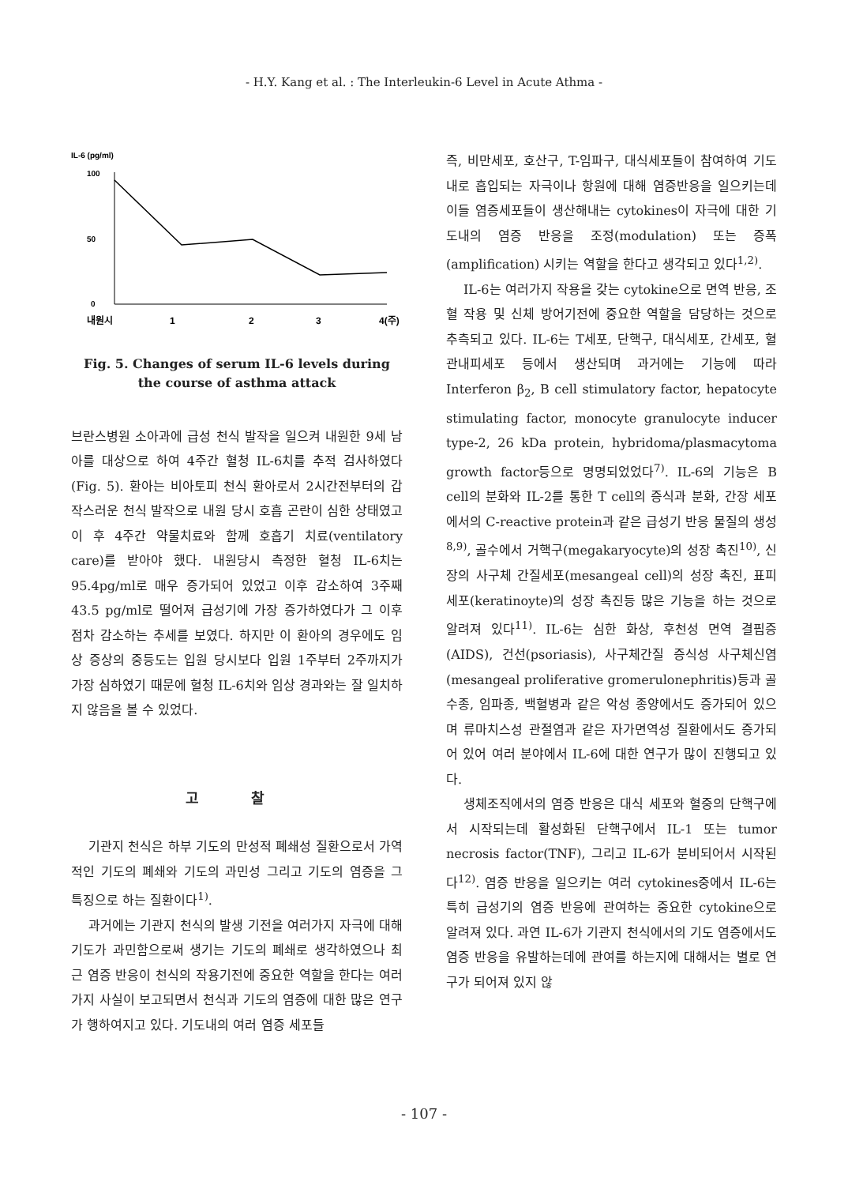- H.Y. Kang et al. : The Interleukin-6 Level in Acute Athma -
IL-6 (pg/ml)
100
0
50
내원시
1
2
3
4(주)
Fig. 5. Changes of serum IL-6 levels during
the course of asthma attack
브란스병원 소아과에 급성 천식 발작을 일으켜 내원한 9세 남아를 대상으로 하여 4주간 혈청 IL-6치를 추적 검사하였다(Fig. 5). 환아는 비아토피 천식 환아로서 2시간전부터의 갑작스러운 천식 발작으로 내원 당시 호흡 곤란이 심한 상태였고 이 후 4주간 약물치료와 함께 호흡기 치료(ventilatory care)를 받아야 했다. 내원당시 측정한 혈청 IL-6치는 95.4pg/ml로 매우 증가되어 있었고 이후 감소하여 3주째 43.5 pg/ml로 떨어져 급성기에 가장 증가하였다가 그 이후 점차 감소하는 추세를 보였다. 하지만 이 환아의 경우에도 임상 증상의 중등도는 입원 당시보다 입원 1주부터 2주까지가 가장 심하였기 때문에 혈청 IL-6치와 임상 경과와는 잘 일치하지 않음을 볼 수 있었다.
고 찰
기관지 천식은 하부 기도의 만성적 폐쇄성 질환으로서 가역적인 기도의 폐쇄와 기도의 과민성 그리고 기도의 염증을 그 특징으로 하는 질환이다<sup>1)</sup>.
과거에는 기관지 천식의 발생 기전을 여러가지 자극에 대해 기도가 과민함으로써 생기는 기도의 폐쇄로 생각하였으나 최근 염증 반응이 천식의 작용기전에 중요한 역할을 한다는 여러가지 사실이 보고되면서 천식과 기도의 염증에 대한 많은 연구가 행하여지고 있다. 기도내의 여러 염증 세포들
즉, 비만세포, 호산구, T-임파구, 대식세포들이 참여하여 기도내로 흡입되는 자극이나 항원에 대해 염증반응을 일으키는데 이들 염증세포들이 생산해내는 cytokines이 자극에 대한 기도내의 염증 반응을 조정(modulation) 또는 증폭(amplification) 시키는 역할을 한다고 생각되고 있다<sup>1,2)</sup>.
IL-6는 여러가지 작용을 갖는 cytokine으로 면역 반응, 조혈 작용 및 신체 방어기전에 중요한 역할을 담당하는 것으로 추측되고 있다. IL-6는 T세포, 단핵구, 대식세포, 간세포, 혈관내피세포 등에서 생산되며 과거에는 기능에 따라 Interferon β<sub>2</sub>, B cell stimulatory factor, hepatocyte stimulating factor, monocyte granulocyte inducer type-2, 26 kDa protein, hybridoma/plasmacytoma growth factor등으로 명명되었었다<sup>7)</sup>. IL-6의 기능은 B cell의 분화와 IL-2를 통한 T cell의 증식과 분화, 간장 세포에서의 C-reactive protein과 같은 급성기 반응 물질의 생성<sup>8,9)</sup>, 골수에서 거핵구(megakaryocyte)의 성장 촉진<sup>10)</sup>, 신장의 사구체 간질세포(mesangeal cell)의 성장 촉진, 표피 세포(keratinoyte)의 성장 촉진등 많은 기능을 하는 것으로 알려져 있다<sup>11)</sup>. IL-6는 심한 화상, 후천성 면역 결핍증(AIDS), 건선(psoriasis), 사구체간질 증식성 사구체신염(mesangeal proliferative gromerulonephritis)등과 골수종, 임파종, 백혈병과 같은 악성 종양에서도 증가되어 있으며 류마치스성 관절염과 같은 자가면역성 질환에서도 증가되어 있어 여러 분야에서 IL-6에 대한 연구가 많이 진행되고 있다.
생체조직에서의 염증 반응은 대식 세포와 혈중의 단핵구에서 시작되는데 활성화된 단핵구에서 IL-1 또는 tumor necrosis factor(TNF), 그리고 IL-6가 분비되어서 시작된다<sup>12)</sup>. 염증 반응을 일으키는 여러 cytokines중에서 IL-6는 특히 급성기의 염증 반응에 관여하는 중요한 cytokine으로 알려져 있다. 과연 IL-6가 기관지 천식에서의 기도 염증에서도 염증 반응을 유발하는데에 관여를 하는지에 대해서는 별로 연구가 되어져 있지 않
- 107 -